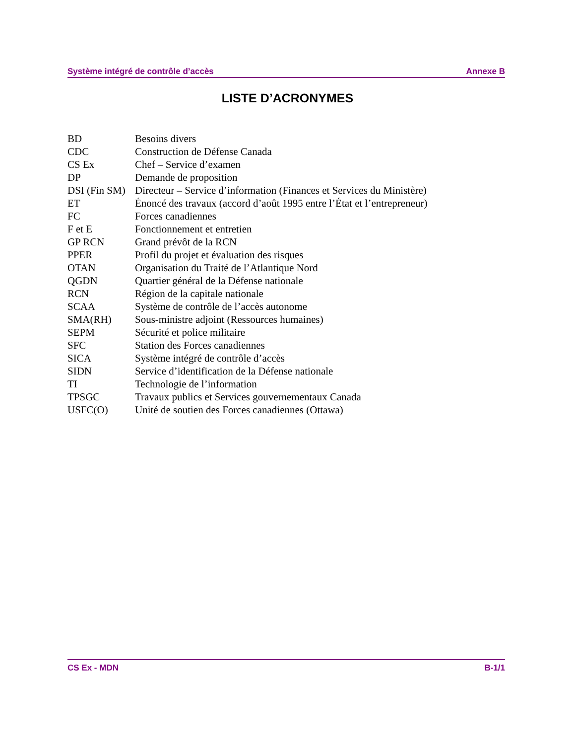Système intégré de contrôle d’accès Annexe B
LISTE D’ACRONYMES
| BD | Besoins divers |
| CDC | Construction de Défense Canada |
| CS Ex | Chef – Service d’examen |
| DP | Demande de proposition |
| DSI (Fin SM) | Directeur – Service d’information (Finances et Services du Ministère) |
| ET | Énoncé des travaux (accord d’août 1995 entre l’État et l’entrepreneur) |
| FC | Forces canadiennes |
| F et E | Fonctionnement et entretien |
| GP RCN | Grand prévôt de la RCN |
| PPER | Profil du projet et évaluation des risques |
| OTAN | Organisation du Traité de l’Atlantique Nord |
| QGDN | Quartier général de la Défense nationale |
| RCN | Région de la capitale nationale |
| SCAA | Système de contrôle de l’accès autonome |
| SMA(RH) | Sous-ministre adjoint (Ressources humaines) |
| SEPM | Sécurité et police militaire |
| SFC | Station des Forces canadiennes |
| SICA | Système intégré de contrôle d’accès |
| SIDN | Service d’identification de la Défense nationale |
| TI | Technologie de l’information |
| TPSGC | Travaux publics et Services gouvernementaux Canada |
| USFC(O) | Unité de soutien des Forces canadiennes (Ottawa) |
CS Ex - MDN B-1/1